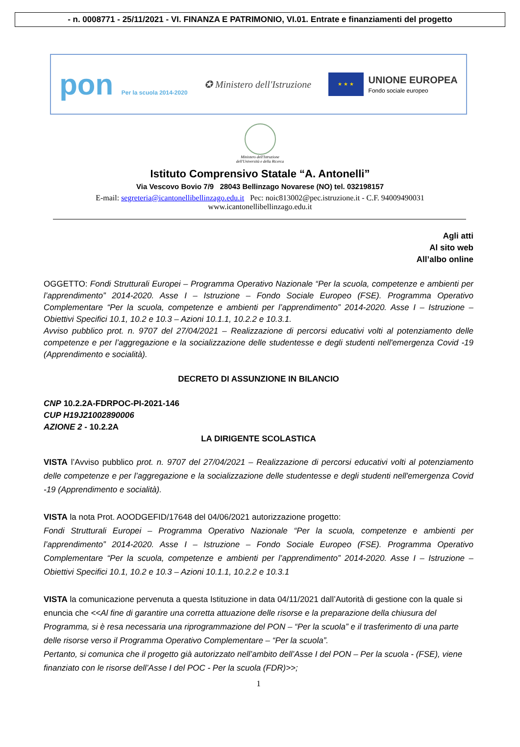- n. 0008771 - 25/11/2021 - VI. FINANZA E PATRIMONIO, VI.01. Entrate e finanziamenti del progetto
pon Per la scuola 2014-2020
✪ Ministero dell'Istruzione
★ ★ ★
UNIONE EUROPEA
Fondo sociale europeo
Ministero dell'Istruzione
dell'Università e della Ricerca
Istituto Comprensivo Statale “A. Antonelli”
Via Vescovo Bovio 7/9 28043 Bellinzago Novarese (NO) tel. 032198157
E-mail: segreteria@icantonellibellinzago.edu.it Pec: noic813002@pec.istruzione.it - C.F. 94009490031
www.icantonellibellinzago.edu.it
Agli atti
Al sito web
All’albo online
OGGETTO: Fondi Strutturali Europei – Programma Operativo Nazionale “Per la scuola, competenze e ambienti per l’apprendimento” 2014-2020. Asse I – Istruzione – Fondo Sociale Europeo (FSE). Programma Operativo Complementare “Per la scuola, competenze e ambienti per l’apprendimento” 2014-2020. Asse I – Istruzione – Obiettivi Specifici 10.1, 10.2 e 10.3 – Azioni 10.1.1, 10.2.2 e 10.3.1.
Avviso pubblico prot. n. 9707 del 27/04/2021 – Realizzazione di percorsi educativi volti al potenziamento delle competenze e per l’aggregazione e la socializzazione delle studentesse e degli studenti nell'emergenza Covid -19 (Apprendimento e socialità).
DECRETO DI ASSUNZIONE IN BILANCIO
CNP 10.2.2A-FDRPOC-PI-2021-146
CUP H19J21002890006
AZIONE 2 - 10.2.2A
LA DIRIGENTE SCOLASTICA
VISTA l’Avviso pubblico prot. n. 9707 del 27/04/2021 – Realizzazione di percorsi educativi volti al potenziamento delle competenze e per l’aggregazione e la socializzazione delle studentesse e degli studenti nell'emergenza Covid -19 (Apprendimento e socialità).
VISTA la nota Prot. AOODGEFID/17648 del 04/06/2021 autorizzazione progetto:
Fondi Strutturali Europei – Programma Operativo Nazionale “Per la scuola, competenze e ambienti per l’apprendimento” 2014-2020. Asse I – Istruzione – Fondo Sociale Europeo (FSE). Programma Operativo Complementare “Per la scuola, competenze e ambienti per l’apprendimento” 2014-2020. Asse I – Istruzione – Obiettivi Specifici 10.1, 10.2 e 10.3 – Azioni 10.1.1, 10.2.2 e 10.3.1
VISTA la comunicazione pervenuta a questa Istituzione in data 04/11/2021 dall’Autorità di gestione con la quale si enuncia che <<Al fine di garantire una corretta attuazione delle risorse e la preparazione della chiusura del Programma, si è resa necessaria una riprogrammazione del PON – “Per la scuola” e il trasferimento di una parte delle risorse verso il Programma Operativo Complementare – “Per la scuola”.
Pertanto, si comunica che il progetto già autorizzato nell’ambito dell’Asse I del PON – Per la scuola - (FSE), viene finanziato con le risorse dell’Asse I del POC - Per la scuola (FDR)>>;
1